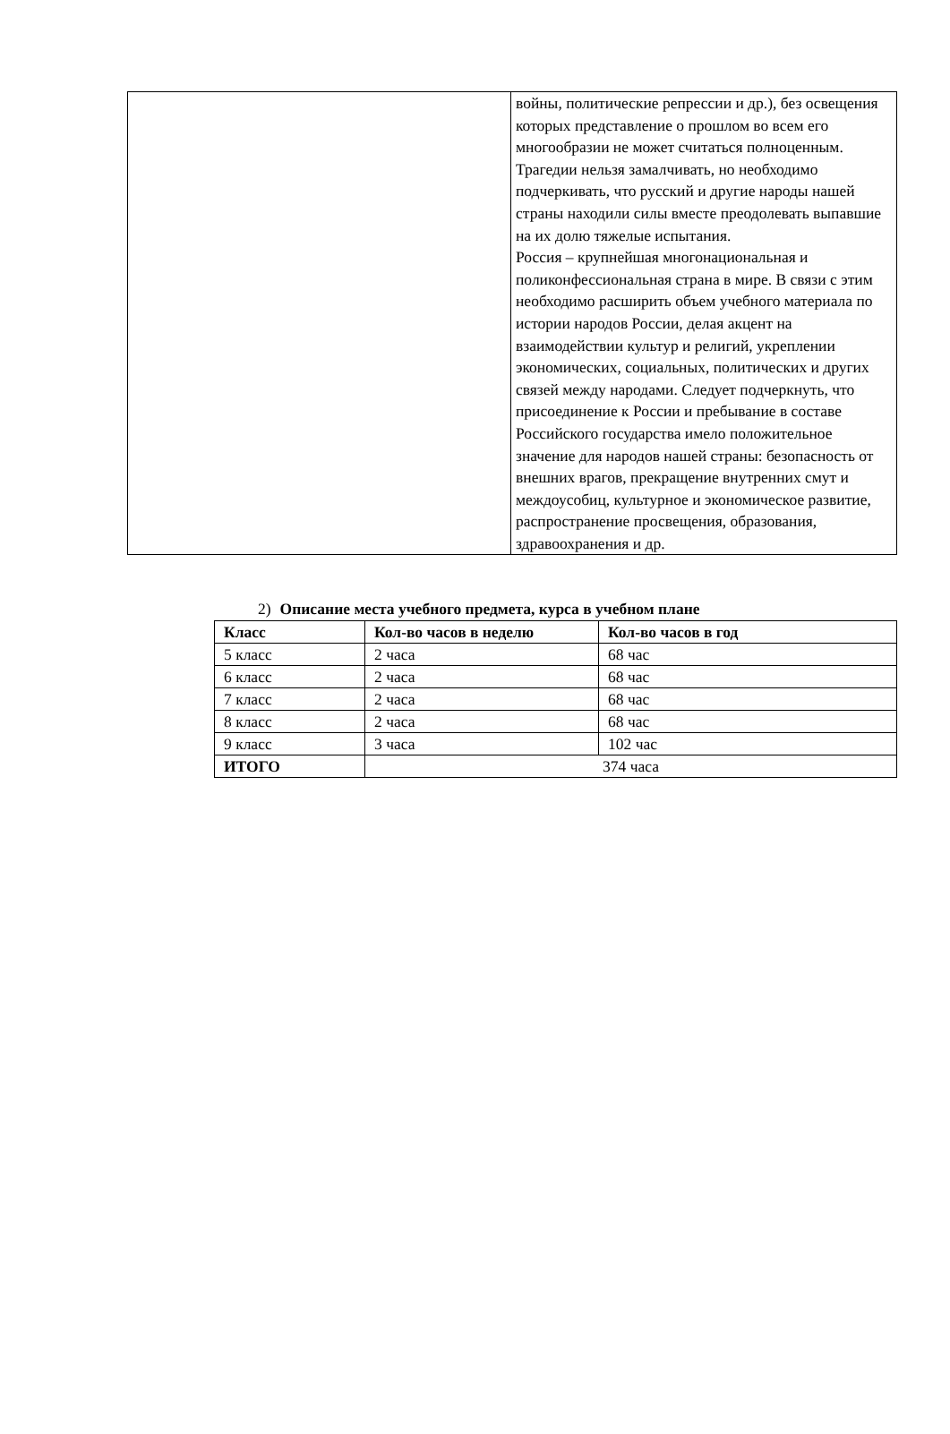| | войны, политические репрессии и др.), без освещения которых представление о прошлом во всем его многообразии не может считаться полноценным. Трагедии нельзя замалчивать, но необходимо подчеркивать, что русский и другие народы нашей страны находили силы вместе преодолевать выпавшие на их долю тяжелые испытания. Россия – крупнейшая многонациональная и поликонфессиональная страна в мире. В связи с этим необходимо расширить объем учебного материала по истории народов России, делая акцент на взаимодействии культур и религий, укреплении экономических, социальных, политических и других связей между народами. Следует подчеркнуть, что присоединение к России и пребывание в составе Российского государства имело положительное значение для народов нашей страны: безопасность от внешних врагов, прекращение внутренних смут и междоусобиц, культурное и экономическое развитие, распространение просвещения, образования, здравоохранения и др. |
2) Описание места учебного предмета, курса в учебном плане
| Класс | Кол-во часов в неделю | Кол-во часов в год |
| --- | --- | --- |
| 5 класс | 2 часа | 68 час |
| 6 класс | 2 часа | 68 час |
| 7 класс | 2 часа | 68 час |
| 8 класс | 2 часа | 68 час |
| 9 класс | 3 часа | 102 час |
| ИТОГО | 374 часа | |